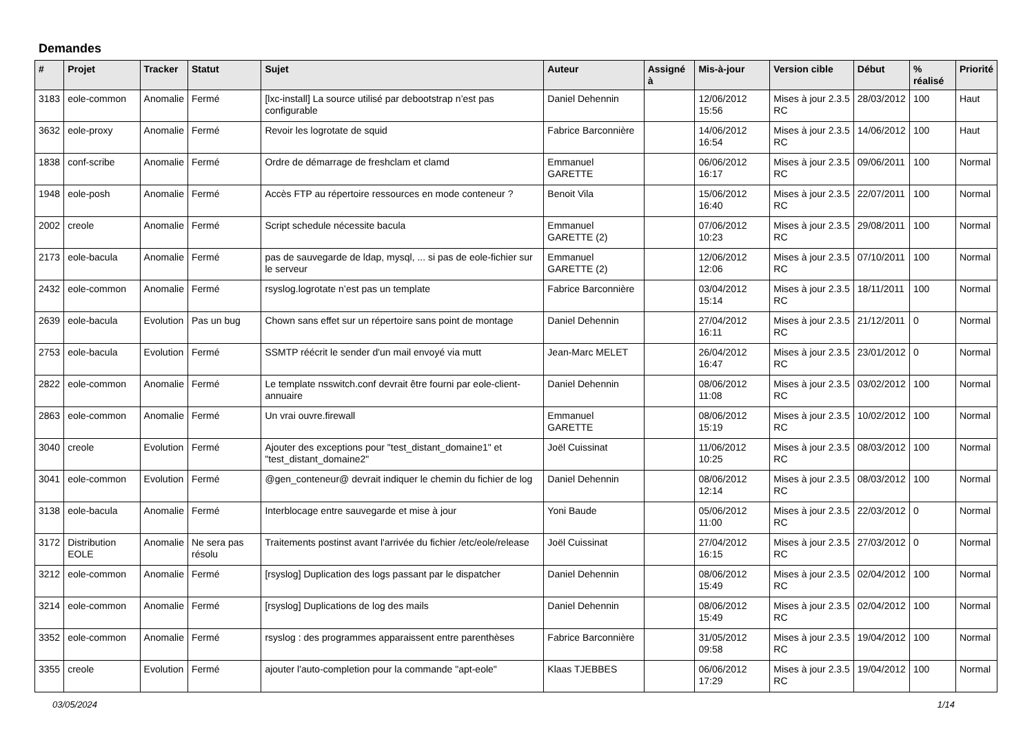Demandes
| # | Projet | Tracker | Statut | Sujet | Auteur | Assigné à | Mis-à-jour | Version cible | Début | % réalisé | Priorité |
| --- | --- | --- | --- | --- | --- | --- | --- | --- | --- | --- | --- |
| 3183 | eole-common | Anomalie | Fermé | [lxc-install] La source utilisé par debootstrap n’est pas configurable | Daniel Dehennin | | 12/06/2012 15:56 | Mises à jour 2.3.5 RC | 28/03/2012 | 100 | Haut |
| 3632 | eole-proxy | Anomalie | Fermé | Revoir les logrotate de squid | Fabrice Barconnière | | 14/06/2012 16:54 | Mises à jour 2.3.5 RC | 14/06/2012 | 100 | Haut |
| 1838 | conf-scribe | Anomalie | Fermé | Ordre de démarrage de freshclam et clamd | Emmanuel GARETTE | | 06/06/2012 16:17 | Mises à jour 2.3.5 RC | 09/06/2011 | 100 | Normal |
| 1948 | eole-posh | Anomalie | Fermé | Accès FTP au répertoire ressources en mode conteneur ? | Benoit Vila | | 15/06/2012 16:40 | Mises à jour 2.3.5 RC | 22/07/2011 | 100 | Normal |
| 2002 | creole | Anomalie | Fermé | Script schedule nécessite bacula | Emmanuel GARETTE (2) | | 07/06/2012 10:23 | Mises à jour 2.3.5 RC | 29/08/2011 | 100 | Normal |
| 2173 | eole-bacula | Anomalie | Fermé | pas de sauvegarde de ldap, mysql, ... si pas de eole-fichier sur le serveur | Emmanuel GARETTE (2) | | 12/06/2012 12:06 | Mises à jour 2.3.5 RC | 07/10/2011 | 100 | Normal |
| 2432 | eole-common | Anomalie | Fermé | rsyslog.logrotate n’est pas un template | Fabrice Barconnière | | 03/04/2012 15:14 | Mises à jour 2.3.5 RC | 18/11/2011 | 100 | Normal |
| 2639 | eole-bacula | Evolution | Pas un bug | Chown sans effet sur un répertoire sans point de montage | Daniel Dehennin | | 27/04/2012 16:11 | Mises à jour 2.3.5 RC | 21/12/2011 | 0 | Normal |
| 2753 | eole-bacula | Evolution | Fermé | SSMTP réécrit le sender d'un mail envoyé via mutt | Jean-Marc MELET | | 26/04/2012 16:47 | Mises à jour 2.3.5 RC | 23/01/2012 | 0 | Normal |
| 2822 | eole-common | Anomalie | Fermé | Le template nsswitch.conf devrait être fourni par eole-client-annuaire | Daniel Dehennin | | 08/06/2012 11:08 | Mises à jour 2.3.5 RC | 03/02/2012 | 100 | Normal |
| 2863 | eole-common | Anomalie | Fermé | Un vrai ouvre.firewall | Emmanuel GARETTE | | 08/06/2012 15:19 | Mises à jour 2.3.5 RC | 10/02/2012 | 100 | Normal |
| 3040 | creole | Evolution | Fermé | Ajouter des exceptions pour "test_distant_domaine1" et "test_distant_domaine2" | Joël Cuissinat | | 11/06/2012 10:25 | Mises à jour 2.3.5 RC | 08/03/2012 | 100 | Normal |
| 3041 | eole-common | Evolution | Fermé | @gen_conteneur@ devrait indiquer le chemin du fichier de log | Daniel Dehennin | | 08/06/2012 12:14 | Mises à jour 2.3.5 RC | 08/03/2012 | 100 | Normal |
| 3138 | eole-bacula | Anomalie | Fermé | Interblocage entre sauvegarde et mise à jour | Yoni Baude | | 05/06/2012 11:00 | Mises à jour 2.3.5 RC | 22/03/2012 | 0 | Normal |
| 3172 | Distribution EOLE | Anomalie | Ne sera pas résolu | Traitements postinst avant l'arrivée du fichier /etc/eole/release | Joël Cuissinat | | 27/04/2012 16:15 | Mises à jour 2.3.5 RC | 27/03/2012 | 0 | Normal |
| 3212 | eole-common | Anomalie | Fermé | [rsyslog] Duplication des logs passant par le dispatcher | Daniel Dehennin | | 08/06/2012 15:49 | Mises à jour 2.3.5 RC | 02/04/2012 | 100 | Normal |
| 3214 | eole-common | Anomalie | Fermé | [rsyslog] Duplications de log des mails | Daniel Dehennin | | 08/06/2012 15:49 | Mises à jour 2.3.5 RC | 02/04/2012 | 100 | Normal |
| 3352 | eole-common | Anomalie | Fermé | rsyslog : des programmes apparaissent entre parenthèses | Fabrice Barconnière | | 31/05/2012 09:58 | Mises à jour 2.3.5 RC | 19/04/2012 | 100 | Normal |
| 3355 | creole | Evolution | Fermé | ajouter l'auto-completion pour la commande "apt-eole" | Klaas TJEBBES | | 06/06/2012 17:29 | Mises à jour 2.3.5 RC | 19/04/2012 | 100 | Normal |
03/05/2024 1/14